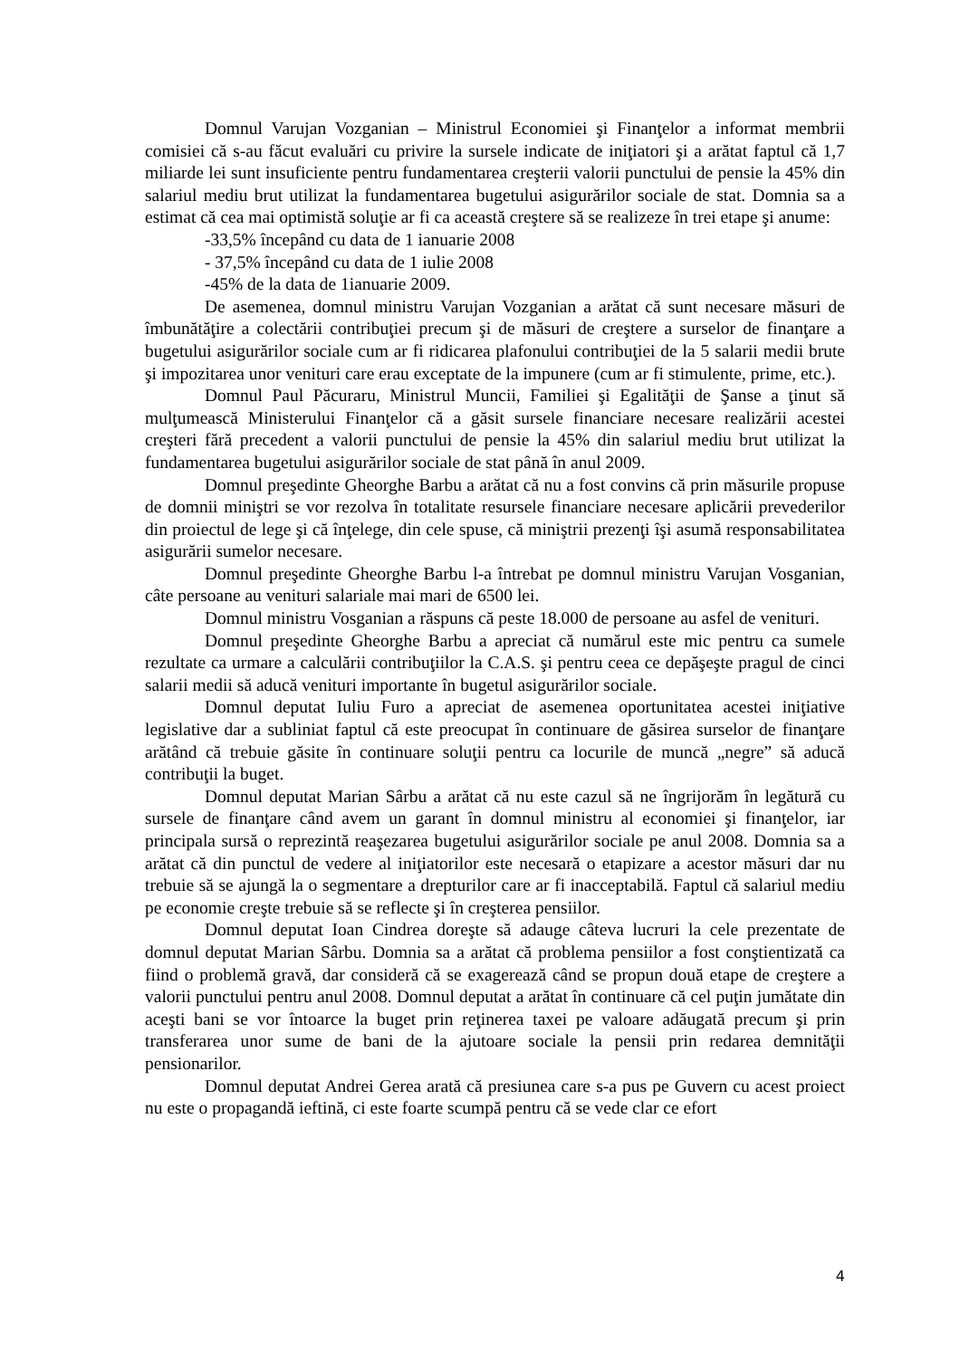Domnul Varujan Vozganian – Ministrul Economiei şi Finanţelor a informat membrii comisiei că s-au făcut evaluări cu privire la sursele indicate de iniţiatori şi a arătat faptul că 1,7 miliarde lei sunt insuficiente pentru fundamentarea creşterii valorii punctului de pensie la 45% din salariul mediu brut utilizat la fundamentarea bugetului asigurărilor sociale de stat. Domnia sa a estimat că cea mai optimistă soluţie ar fi ca această creştere să se realizeze în trei etape şi anume:
-33,5% începând cu data de 1 ianuarie 2008
- 37,5% începând cu data de 1 iulie 2008
-45% de la data de 1ianuarie 2009.
De asemenea, domnul ministru Varujan Vozganian a arătat că sunt necesare măsuri de îmbunătăţire a colectării contribuţiei precum şi de măsuri de creştere a surselor de finanţare a bugetului asigurărilor sociale cum ar fi ridicarea plafonului contribuţiei de la 5 salarii medii brute şi impozitarea unor venituri care erau exceptate de la impunere (cum ar fi stimulente, prime, etc.).
Domnul Paul Păcuraru, Ministrul Muncii, Familiei şi Egalităţii de Şanse a ţinut să mulţumească Ministerului Finanţelor că a găsit sursele financiare necesare realizării acestei creşteri fără precedent a valorii punctului de pensie la 45% din salariul mediu brut utilizat la fundamentarea bugetului asigurărilor sociale de stat până în anul 2009.
Domnul preşedinte Gheorghe Barbu a arătat că nu a fost convins că prin măsurile propuse de domnii miniştri se vor rezolva în totalitate resursele financiare necesare aplicării prevederilor din proiectul de lege şi că înţelege, din cele spuse, că miniştrii prezenţi îşi asumă responsabilitatea asigurării sumelor necesare.
Domnul preşedinte Gheorghe Barbu l-a întrebat pe domnul ministru Varujan Vosganian, câte persoane au venituri salariale mai mari de 6500 lei.
Domnul ministru Vosganian a răspuns că peste 18.000 de persoane au asfel de venituri.
Domnul preşedinte Gheorghe Barbu a apreciat că numărul este mic pentru ca sumele rezultate ca urmare a calculării contribuţiilor la C.A.S. şi pentru ceea ce depăşeşte pragul de cinci salarii medii să aducă venituri importante în bugetul asigurărilor sociale.
Domnul deputat Iuliu Furo a apreciat de asemenea oportunitatea acestei iniţiative legislative dar a subliniat faptul că este preocupat în continuare de găsirea surselor de finanţare arătând că trebuie găsite în continuare soluţii pentru ca locurile de muncă „negre” să aducă contribuţii la buget.
Domnul deputat Marian Sârbu a arătat că nu este cazul să ne îngrijorăm în legătură cu sursele de finanţare când avem un garant în domnul ministru al economiei şi finanţelor, iar principala sursă o reprezintă reaşezarea bugetului asigurărilor sociale pe anul 2008. Domnia sa a arătat că din punctul de vedere al iniţiatorilor este necesară o etapizare a acestor măsuri dar nu trebuie să se ajungă la o segmentare a drepturilor care ar fi inacceptabilă. Faptul că salariul mediu pe economie creşte trebuie să se reflecte şi în creşterea pensiilor.
Domnul deputat Ioan Cindrea doreşte să adauge câteva lucruri la cele prezentate de domnul deputat Marian Sârbu. Domnia sa a arătat că problema pensiilor a fost conştientizată ca fiind o problemă gravă, dar consideră că se exagerează când se propun două etape de creştere a valorii punctului pentru anul 2008. Domnul deputat a arătat în continuare că cel puţin jumătate din aceşti bani se vor întoarce la buget prin reţinerea taxei pe valoare adăugată precum şi prin transferarea unor sume de bani de la ajutoare sociale la pensii prin redarea demnităţii pensionarilor.
Domnul deputat Andrei Gerea arată că presiunea care s-a pus pe Guvern cu acest proiect nu este o propagandă ieftină, ci este foarte scumpă pentru că se vede clar ce efort
4